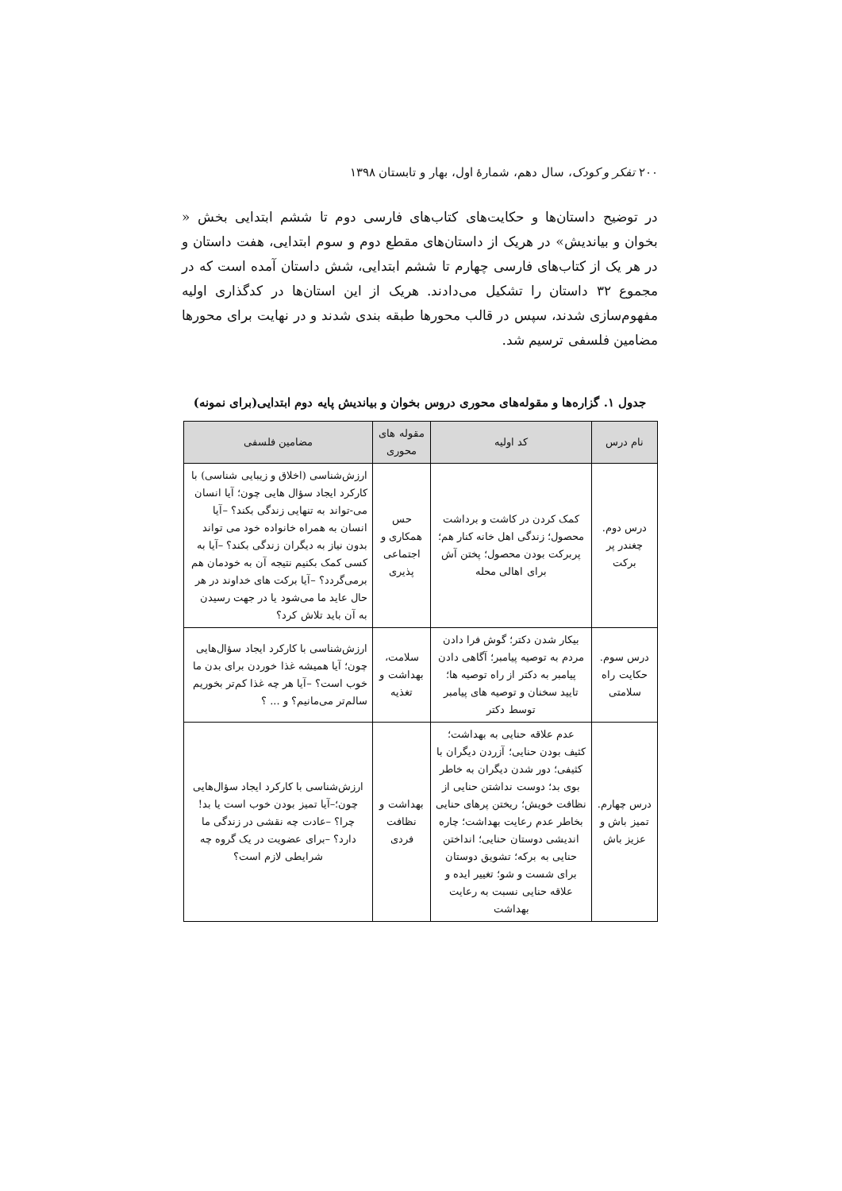۲۰۰ تفکر و کودک، سال دهم، شمارهٔ اول، بهار و تابستان ۱۳۹۸
در توضیح داستان‌ها و حکایت‌های کتاب‌های فارسی دوم تا ششم ابتدایی بخش « بخوان و بیاندیش» در هریک از داستان‌های مقطع دوم و سوم ابتدایی، هفت داستان و در هر یک از کتاب‌های فارسی چهارم تا ششم ابتدایی، شش داستان آمده است که در مجموع ۳۲ داستان را تشکیل می‌دادند. هریک از این استان‌ها در کدگذاری اولیه مفهوم‌سازی شدند، سپس در قالب محورها طبقه بندی شدند و در نهایت برای محورها مضامین فلسفی ترسیم شد.
جدول ۱. گزاره‌ها و مقوله‌های محوری دروس بخوان و بیاندیش پایه دوم ابتدایی(برای نمونه)
| نام درس | کد اولیه | مقوله های محوری | مضامین فلسفی |
| --- | --- | --- | --- |
| درس دوم. چغندر پر برکت | کمک کردن در کاشت و برداشت محصول؛ زندگی اهل خانه کنار هم؛ پربرکت بودن محصول؛ پختن آش برای اهالی محله | حس همکاری و اجتماعی پذیری | ارزش‌شناسی (اخلاق و زیبایی شناسی) با کارکرد ایجاد سؤال هایی چون؛ آیا انسان می-تواند به تنهایی زندگی بکند؟ –آیا انسان به همراه خانواده خود می تواند بدون نیاز به دیگران زندگی بکند؟ –آیا به کسی کمک بکنیم نتیجه آن به خودمان هم برمی‌گردد؟ –آیا برکت های خداوند در هر حال عاید ما می‌شود یا در جهت رسیدن به آن باید تلاش کرد؟ |
| درس سوم. حکایت راه سلامتی | بیکار شدن دکتر؛ گوش فرا دادن مردم به توصیه پیامبر؛ آگاهی دادن پیامبر به دکتر از راه توصیه ها؛ تایید سخنان و توصیه های پیامبر توسط دکتر | سلامت، بهداشت و تغذیه | ارزش‌شناسی با کارکرد ایجاد سؤال‌هایی چون؛ آیا همیشه غذا خوردن برای بدن ما خوب است؟ –آیا هر چه غذا کم‌تر بخوریم سالم‌تر می‌مانیم؟ و ... ؟ |
| درس چهارم. تمیز باش و عزیز باش | عدم علاقه حنایی به بهداشت؛ کثیف بودن حنایی؛ آزردن دیگران با کثیفی؛ دور شدن دیگران به خاطر بوی بد؛ دوست نداشتن حنایی از نظافت خویش؛ ریختن پرهای حنایی بخاطر عدم رعایت بهداشت؛ چاره اندیشی دوستان حنایی؛ انداختن حنایی به برکه؛ تشویق دوستان برای شست و شو؛ تغییر ایده و علاقه حنایی نسبت به رعایت بهداشت | بهداشت و نظافت فردی | ارزش‌شناسی با کارکرد ایجاد سؤال‌هایی چون؛–آیا تمیز بودن خوب است یا بد! چرا؟ –عادت چه نقشی در زندگی ما دارد؟ –برای عضویت در یک گروه چه شرایطی لازم است؟ |